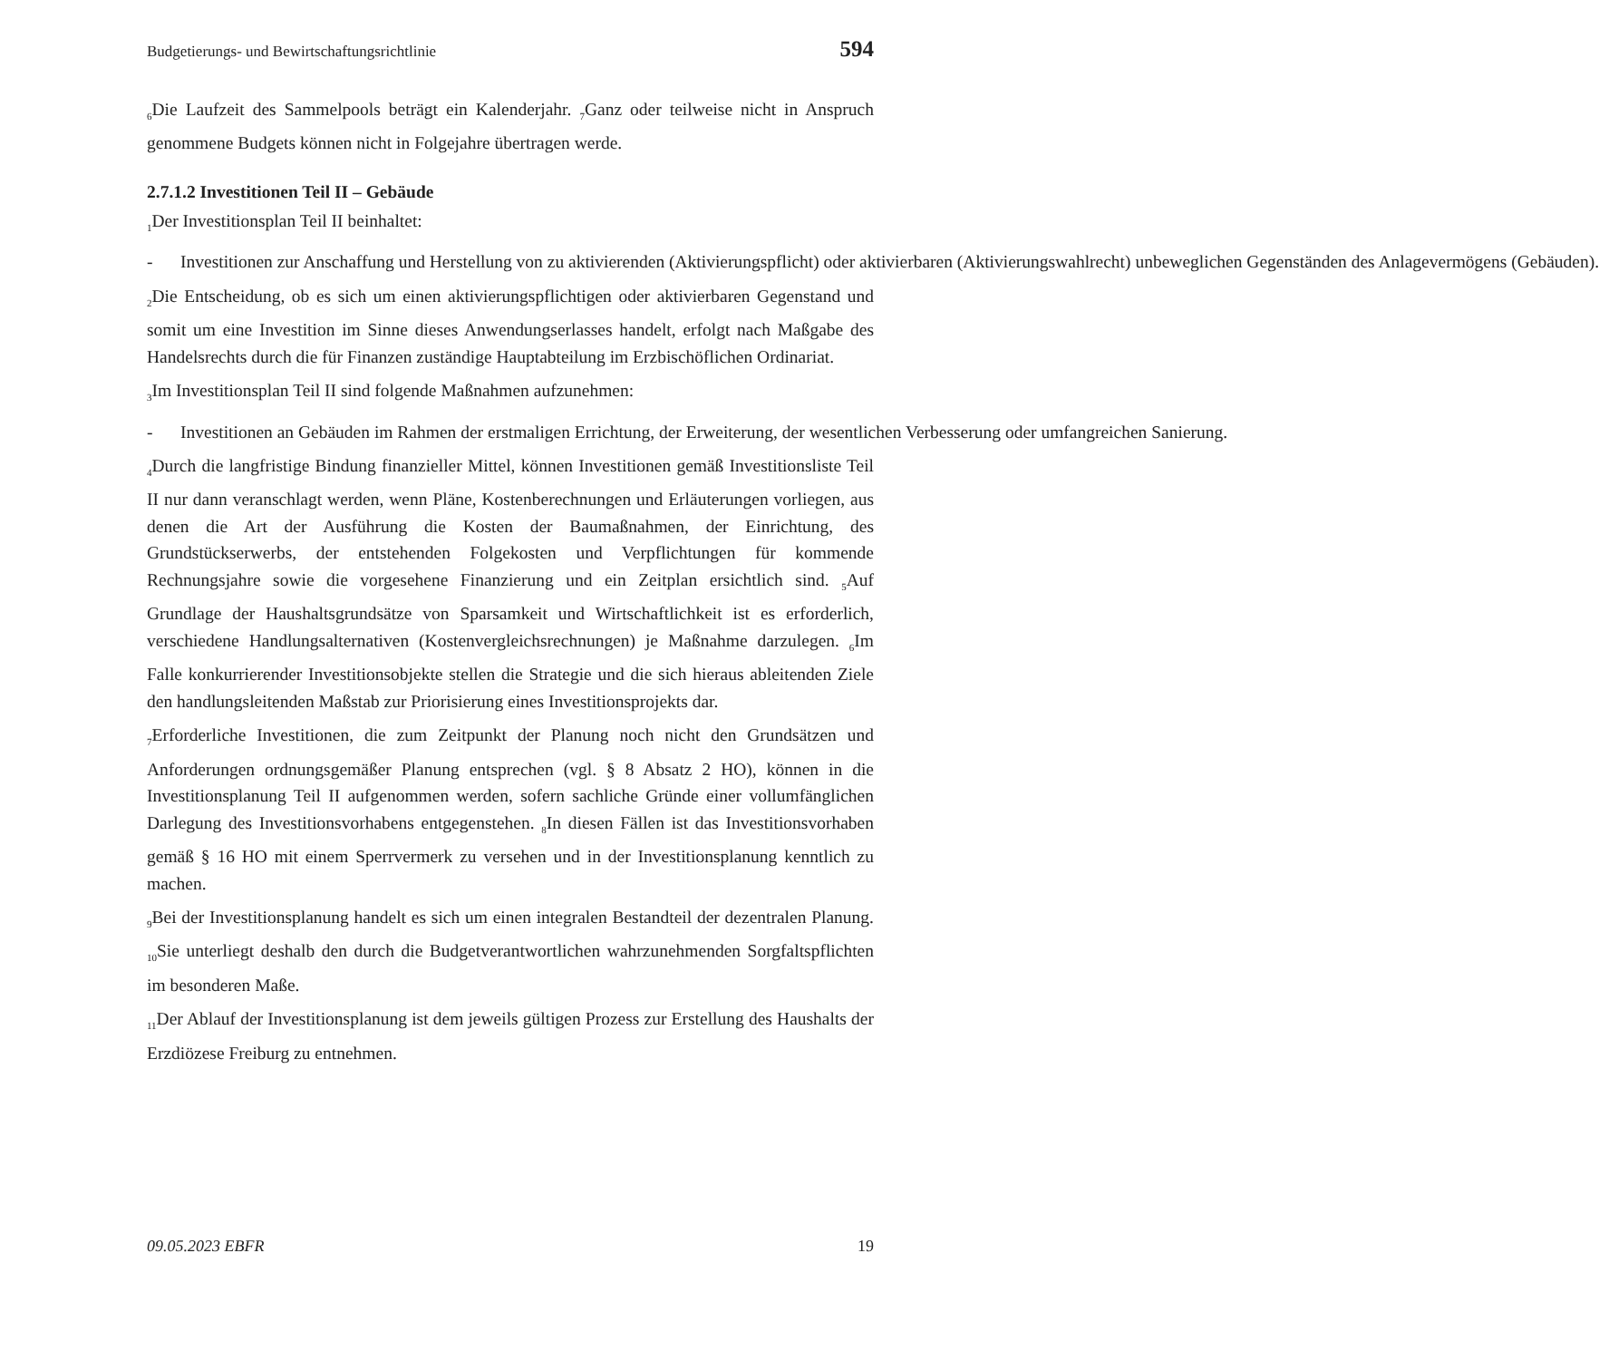Budgetierungs- und Bewirtschaftungsrichtlinie 594
<sub>6</sub>Die Laufzeit des Sammelpools beträgt ein Kalenderjahr. <sub>7</sub>Ganz oder teilweise nicht in Anspruch genommene Budgets können nicht in Folgejahre übertragen werde.
2.7.1.2 Investitionen Teil II – Gebäude
<sub>1</sub>Der Investitionsplan Teil II beinhaltet:
- Investitionen zur Anschaffung und Herstellung von zu aktivierenden (Aktivierungspflicht) oder aktivierbaren (Aktivierungswahlrecht) unbeweglichen Gegenständen des Anlagevermögens (Gebäuden).
<sub>2</sub>Die Entscheidung, ob es sich um einen aktivierungspflichtigen oder aktivierbaren Gegenstand und somit um eine Investition im Sinne dieses Anwendungserlasses handelt, erfolgt nach Maßgabe des Handelsrechts durch die für Finanzen zuständige Hauptabteilung im Erzbischöflichen Ordinariat.
<sub>3</sub>Im Investitionsplan Teil II sind folgende Maßnahmen aufzunehmen:
- Investitionen an Gebäuden im Rahmen der erstmaligen Errichtung, der Erweiterung, der wesentlichen Verbesserung oder umfangreichen Sanierung.
<sub>4</sub>Durch die langfristige Bindung finanzieller Mittel, können Investitionen gemäß Investitionsliste Teil II nur dann veranschlagt werden, wenn Pläne, Kostenberechnungen und Erläuterungen vorliegen, aus denen die Art der Ausführung die Kosten der Baumaßnahmen, der Einrichtung, des Grundstückserwerbs, der entstehenden Folgekosten und Verpflichtungen für kommende Rechnungsjahre sowie die vorgesehene Finanzierung und ein Zeitplan ersichtlich sind. <sub>5</sub>Auf Grundlage der Haushaltsgrundsätze von Sparsamkeit und Wirtschaftlichkeit ist es erforderlich, verschiedene Handlungsalternativen (Kostenvergleichsrechnungen) je Maßnahme darzulegen. <sub>6</sub>Im Falle konkurrierender Investitionsobjekte stellen die Strategie und die sich hieraus ableitenden Ziele den handlungsleitenden Maßstab zur Priorisierung eines Investitionsprojekts dar.
<sub>7</sub>Erforderliche Investitionen, die zum Zeitpunkt der Planung noch nicht den Grundsätzen und Anforderungen ordnungsgemäßer Planung entsprechen (vgl. § 8 Absatz 2 HO), können in die Investitionsplanung Teil II aufgenommen werden, sofern sachliche Gründe einer vollumfänglichen Darlegung des Investitionsvorhabens entgegenstehen. <sub>8</sub>In diesen Fällen ist das Investitionsvorhaben gemäß § 16 HO mit einem Sperrvermerk zu versehen und in der Investitionsplanung kenntlich zu machen.
<sub>9</sub>Bei der Investitionsplanung handelt es sich um einen integralen Bestandteil der dezentralen Planung. <sub>10</sub>Sie unterliegt deshalb den durch die Budgetverantwortlichen wahrzunehmenden Sorgfaltspflichten im besonderen Maße.
<sub>11</sub>Der Ablauf der Investitionsplanung ist dem jeweils gültigen Prozess zur Erstellung des Haushalts der Erzdiözese Freiburg zu entnehmen.
09.05.2023 EBFR 19